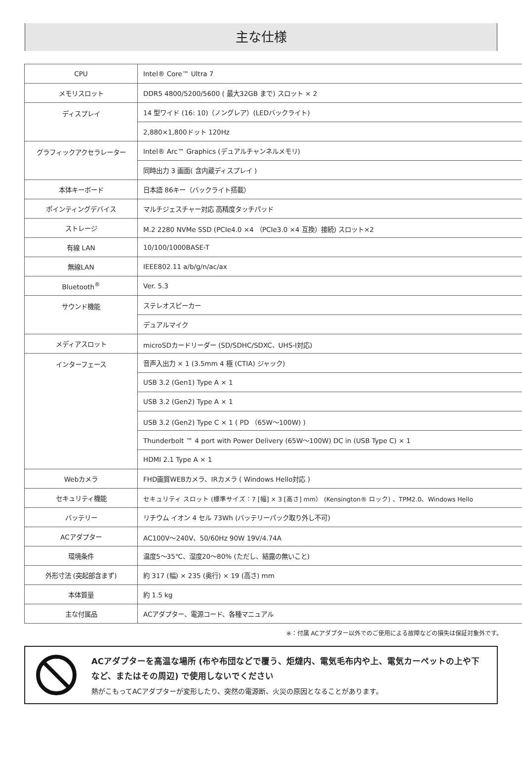主な仕様
| CPU | Intel® Core™ Ultra 7 |
| メモリスロット | DDR5 4800/5200/5600 ( 最大32GB まで) スロット × 2 |
| ディスプレイ | 14 型ワイド (16: 10)（ノングレア）(LEDバックライト) |
| | 2,880×1,800ドット 120Hz |
| グラフィックアクセラレーター | Intel® Arc™ Graphics (デュアルチャンネルメモリ) |
| | 同時出力 3 画面( 含内蔵ディスプレイ ) |
| 本体キーボード | 日本語 86キー（バックライト搭載） |
| ポインティングデバイス | マルチジェスチャー対応 高精度タッチパッド |
| ストレージ | M.2 2280 NVMe SSD (PCIe4.0 ×4 （PCIe3.0 ×4 互換）接続) スロット×2 |
| 有線 LAN | 10/100/1000BASE-T |
| 無線LAN | IEEE802.11 a/b/g/n/ac/ax |
| Bluetooth<sup>®</sup> | Ver. 5.3 |
| サウンド機能 | ステレオスピーカー |
| | デュアルマイク |
| メディアスロット | microSDカードリーダー (SD/SDHC/SDXC、UHS-I対応) |
| インターフェース | 音声入出力 × 1 (3.5mm 4 極 (CTIA) ジャック) |
| | USB 3.2 (Gen1) Type A × 1 |
| | USB 3.2 (Gen2) Type A × 1 |
| | USB 3.2 (Gen2) Type C × 1 ( PD （65W～100W) ) |
| | Thunderbolt ™ 4 port with Power Delivery (65W～100W) DC in (USB Type C) × 1 |
| | HDMI 2.1 Type A × 1 |
| Webカメラ | FHD画質WEBカメラ、IRカメラ ( Windows Hello対応 ) |
| セキュリティ機能 | セキュリティ スロット (標準サイズ：7 [幅] × 3 [高さ] mm） (Kensington® ロック) 、TPM2.0、Windows Hello |
| バッテリー | リチウム イオン 4 セル 73Wh (バッテリーパック取り外し不可) |
| ACアダプター | AC100V～240V、50/60Hz 90W 19V/4.74A |
| 環境条件 | 温度5～35℃、湿度20～80% (ただし、結露の無いこと) |
| 外形寸法 (突起部含まず) | 約 317 (幅) × 235 (奥行) × 19 (高さ) mm |
| 本体質量 | 約 1.5 kg |
| 主な付属品 | ACアダプター、電源コード、各種マニュアル |
※：付属 ACアダプター以外でのご使用による故障などの損失は保証対象外です。
ACアダプターを高温な場所 (布や布団などで覆う、炬燵内、電気毛布内や上、電気カーペットの上や下など、またはその周辺) で使用しないでください
熱がこもってACアダプターが変形したり、突然の電源断、火災の原因となることがあります。